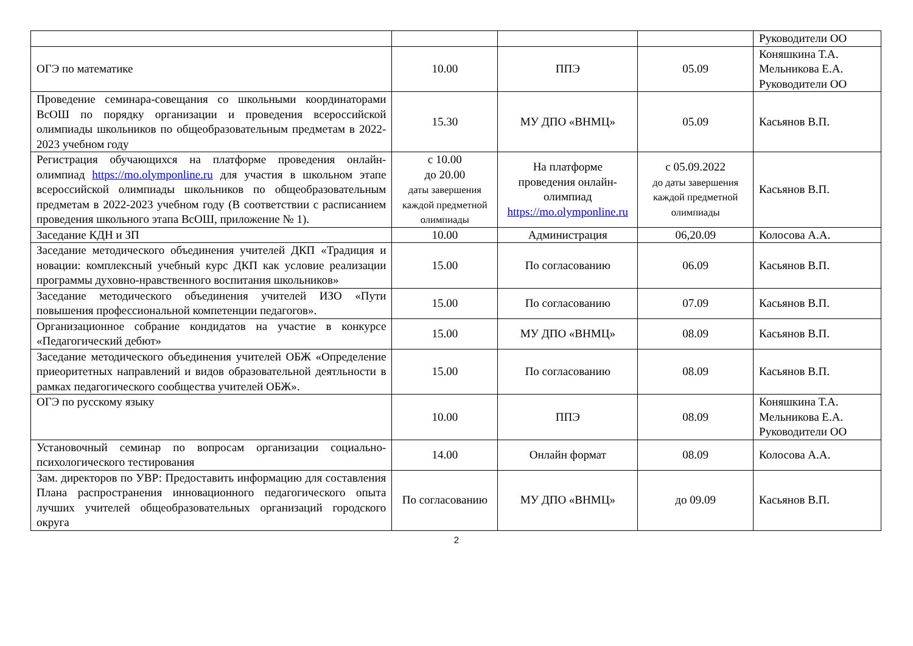| | | | | Руководители ОО |
| ОГЭ по математике | 10.00 | ППЭ | 05.09 | Коняшкина Т.А. Мельникова Е.А. Руководители ОО |
| Проведение семинара-совещания со школьными координаторами ВсОШ по порядку организации и проведения всероссийской олимпиады школьников по общеобразовательным предметам в 2022-2023 учебном году | 15.30 | МУ ДПО «ВНМЦ» | 05.09 | Касьянов В.П. |
| Регистрация обучающихся на платформе проведения онлайн-олимпиад https://mo.olymponline.ru для участия в школьном этапе всероссийской олимпиады школьников по общеобразовательным предметам в 2022-2023 учебном году (В соответствии с расписанием проведения школьного этапа ВсОШ, приложение № 1). | с 10.00 до 20.00 даты завершения каждой предметной олимпиады | На платформе проведения онлайн-олимпиад https://mo.olymponline.ru | с 05.09.2022 до даты завершения каждой предметной олимпиады | Касьянов В.П. |
| Заседание КДН и ЗП | 10.00 | Администрация | 06,20.09 | Колосова А.А. |
| Заседание методического объединения учителей ДКП «Традиция и новации: комплексный учебный курс ДКП как условие реализации программы духовно-нравственного воспитания школьников» | 15.00 | По согласованию | 06.09 | Касьянов В.П. |
| Заседание методического объединения учителей ИЗО «Пути повышения профессиональной компетенции педагогов». | 15.00 | По согласованию | 07.09 | Касьянов В.П. |
| Организационное собрание кондидатов на участие в конкурсе «Педагогический дебют» | 15.00 | МУ ДПО «ВНМЦ» | 08.09 | Касьянов В.П. |
| Заседание методического объединения учителей ОБЖ «Определение приеоритетных направлений и видов образовательной деятльности в рамках педагогического сообщества учителей ОБЖ». | 15.00 | По согласованию | 08.09 | Касьянов В.П. |
| ОГЭ по русскому языку | 10.00 | ППЭ | 08.09 | Коняшкина Т.А. Мельникова Е.А. Руководители ОО |
| Установочный семинар по вопросам организации социально-психологического тестирования | 14.00 | Онлайн формат | 08.09 | Колосова А.А. |
| Зам. директоров по УВР: Предоставить информацию для составления Плана распространения инновационного педагогического опыта лучших учителей общеобразовательных организаций городского округа | По согласованию | МУ ДПО «ВНМЦ» | до 09.09 | Касьянов В.П. |
2